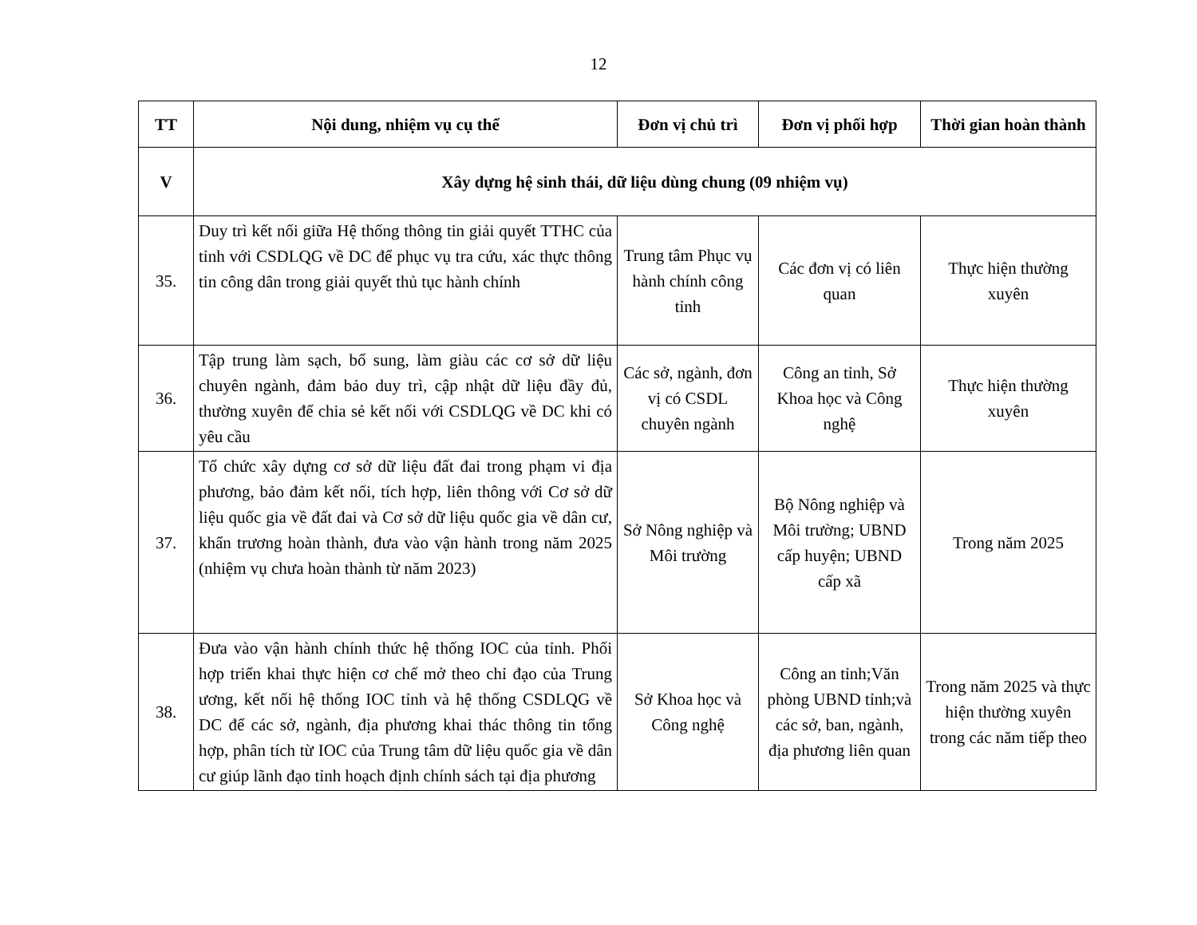12
| TT | Nội dung, nhiệm vụ cụ thể | Đơn vị chủ trì | Đơn vị phối hợp | Thời gian hoàn thành |
| --- | --- | --- | --- | --- |
| V | Xây dựng hệ sinh thái, dữ liệu dùng chung (09 nhiệm vụ) | | | |
| 35. | Duy trì kết nối giữa Hệ thống thông tin giải quyết TTHC của tỉnh với CSDLQG về DC để phục vụ tra cứu, xác thực thông tin công dân trong giải quyết thủ tục hành chính | Trung tâm Phục vụ hành chính công tỉnh | Các đơn vị có liên quan | Thực hiện thường xuyên |
| 36. | Tập trung làm sạch, bổ sung, làm giàu các cơ sở dữ liệu chuyên ngành, đảm bảo duy trì, cập nhật dữ liệu đầy đủ, thường xuyên để chia sẻ kết nối với CSDLQG về DC khi có yêu cầu | Các sở, ngành, đơn vị có CSDL chuyên ngành | Công an tỉnh, Sở Khoa học và Công nghệ | Thực hiện thường xuyên |
| 37. | Tổ chức xây dựng cơ sở dữ liệu đất đai trong phạm vi địa phương, bảo đảm kết nối, tích hợp, liên thông với Cơ sở dữ liệu quốc gia về đất đai và Cơ sở dữ liệu quốc gia về dân cư, khẩn trương hoàn thành, đưa vào vận hành trong năm 2025 (nhiệm vụ chưa hoàn thành từ năm 2023) | Sở Nông nghiệp và Môi trường | Bộ Nông nghiệp và Môi trường; UBND cấp huyện; UBND cấp xã | Trong năm 2025 |
| 38. | Đưa vào vận hành chính thức hệ thống IOC của tỉnh. Phối hợp triển khai thực hiện cơ chế mở theo chỉ đạo của Trung ương, kết nối hệ thống IOC tỉnh và hệ thống CSDLQG về DC để các sở, ngành, địa phương khai thác thông tin tổng hợp, phân tích từ IOC của Trung tâm dữ liệu quốc gia về dân cư giúp lãnh đạo tỉnh hoạch định chính sách tại địa phương | Sở Khoa học và Công nghệ | Công an tỉnh;Văn phòng UBND tỉnh;và các sở, ban, ngành, địa phương liên quan | Trong năm 2025 và thực hiện thường xuyên trong các năm tiếp theo |